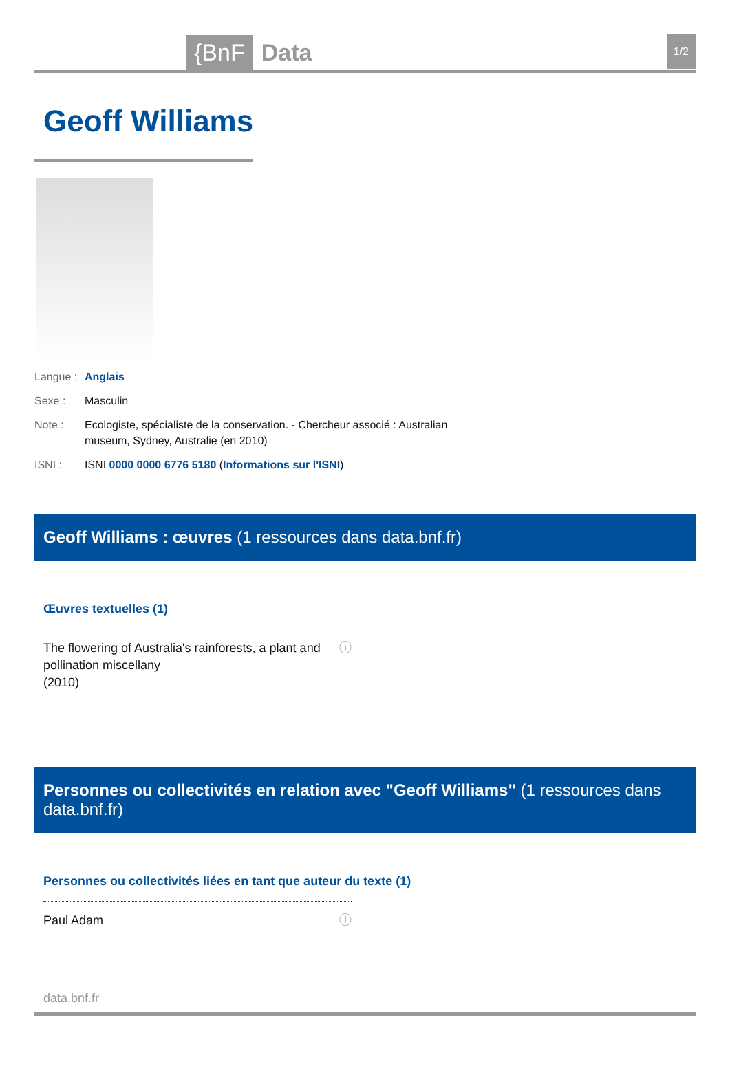{BnF Data 1/2
Geoff Williams
Langue :
Anglais
Sexe : Masculin
Note : Ecologiste, spécialiste de la conservation. - Chercheur associé : Australian museum, Sydney, Australie (en 2010)
ISNI : ISNI 0000 0000 6776 5180 (Informations sur l'ISNI)
Geoff Williams : œuvres (1 ressources dans data.bnf.fr)
Œuvres textuelles (1)
The flowering of Australia's rainforests, a plant and pollination miscellany
(2010)
ⓘ
Personnes ou collectivités en relation avec "Geoff Williams" (1 ressources dans data.bnf.fr)
Personnes ou collectivités liées en tant que auteur du texte (1)
Paul Adam ⓘ
data.bnf.fr